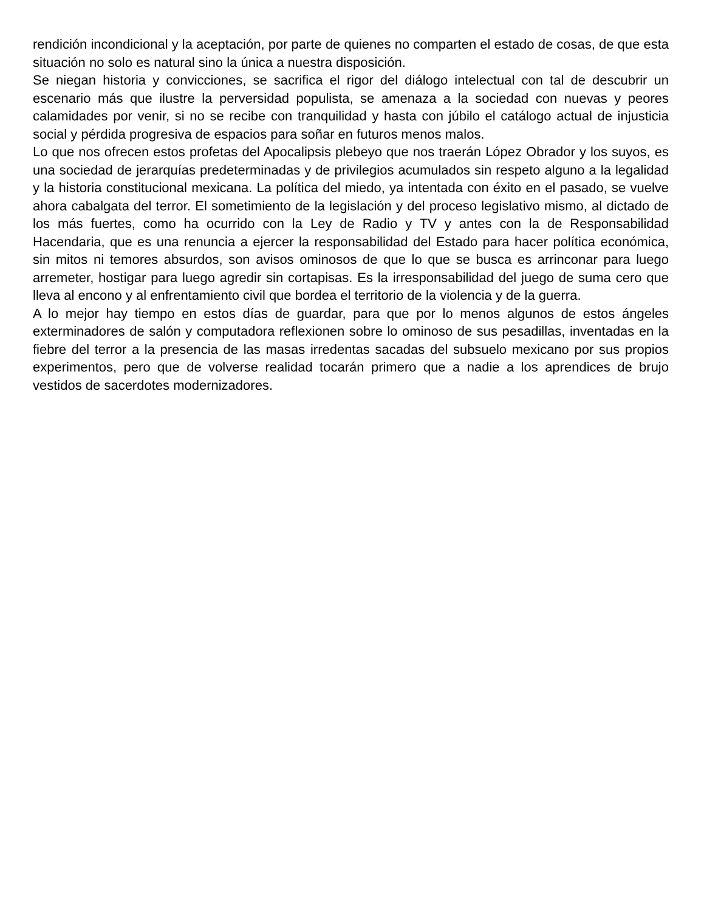rendición incondicional y la aceptación, por parte de quienes no comparten el estado de cosas, de que esta situación no solo es natural sino la única a nuestra disposición.
Se niegan historia y convicciones, se sacrifica el rigor del diálogo intelectual con tal de descubrir un escenario más que ilustre la perversidad populista, se amenaza a la sociedad con nuevas y peores calamidades por venir, si no se recibe con tranquilidad y hasta con júbilo el catálogo actual de injusticia social y pérdida progresiva de espacios para soñar en futuros menos malos.
Lo que nos ofrecen estos profetas del Apocalipsis plebeyo que nos traerán López Obrador y los suyos, es una sociedad de jerarquías predeterminadas y de privilegios acumulados sin respeto alguno a la legalidad y la historia constitucional mexicana. La política del miedo, ya intentada con éxito en el pasado, se vuelve ahora cabalgata del terror. El sometimiento de la legislación y del proceso legislativo mismo, al dictado de los más fuertes, como ha ocurrido con la Ley de Radio y TV y antes con la de Responsabilidad Hacendaria, que es una renuncia a ejercer la responsabilidad del Estado para hacer política económica, sin mitos ni temores absurdos, son avisos ominosos de que lo que se busca es arrinconar para luego arremeter, hostigar para luego agredir sin cortapisas. Es la irresponsabilidad del juego de suma cero que lleva al encono y al enfrentamiento civil que bordea el territorio de la violencia y de la guerra.
A lo mejor hay tiempo en estos días de guardar, para que por lo menos algunos de estos ángeles exterminadores de salón y computadora reflexionen sobre lo ominoso de sus pesadillas, inventadas en la fiebre del terror a la presencia de las masas irredentas sacadas del subsuelo mexicano por sus propios experimentos, pero que de volverse realidad tocarán primero que a nadie a los aprendices de brujo vestidos de sacerdotes modernizadores.